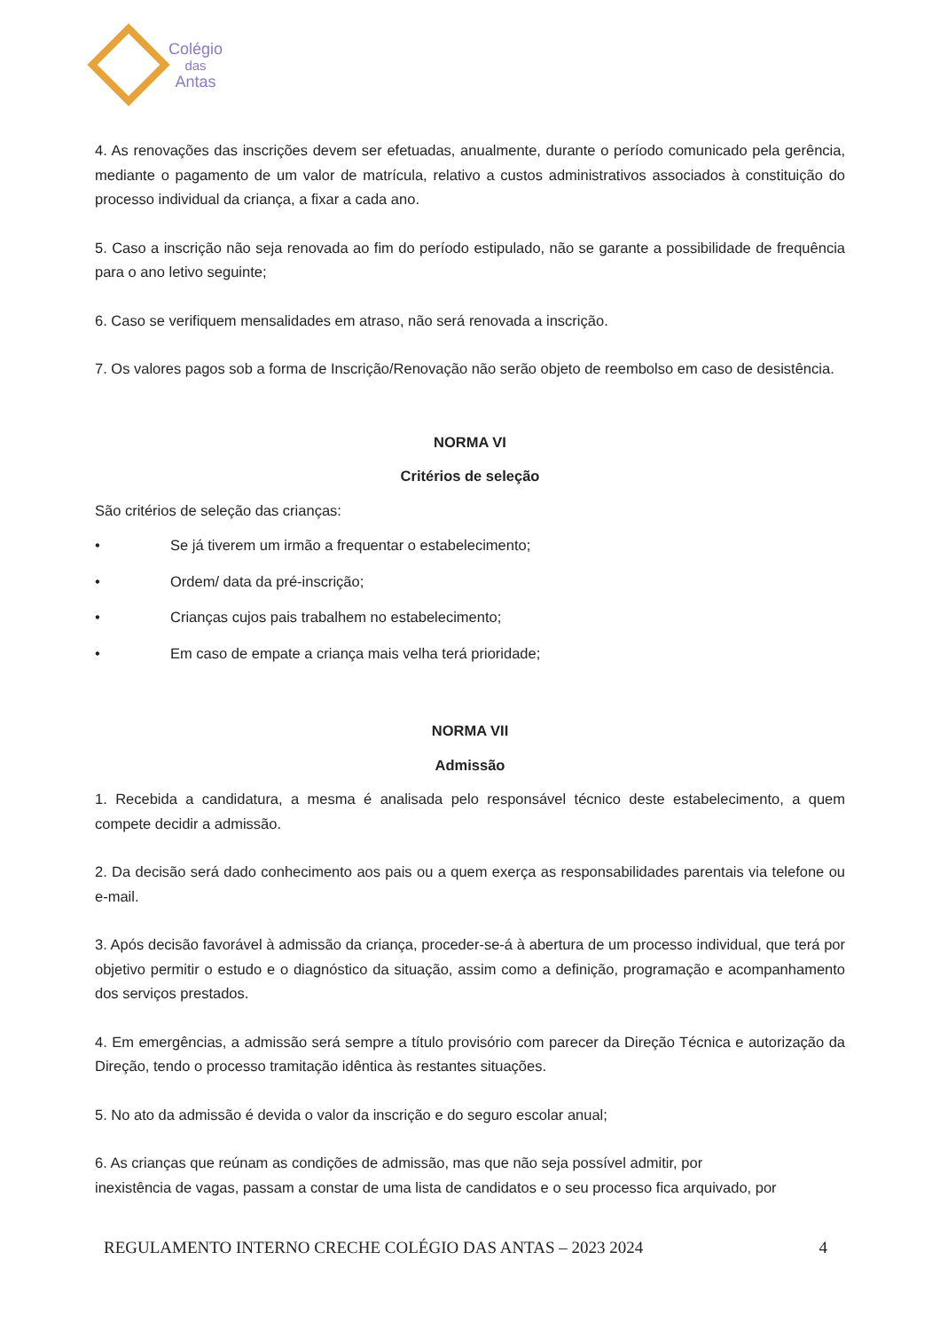Colégio
das
Antas
4. As renovações das inscrições devem ser efetuadas, anualmente, durante o período comunicado pela gerência, mediante o pagamento de um valor de matrícula, relativo a custos administrativos associados à constituição do processo individual da criança, a fixar a cada ano.
5. Caso a inscrição não seja renovada ao fim do período estipulado, não se garante a possibilidade de frequência para o ano letivo seguinte;
6. Caso se verifiquem mensalidades em atraso, não será renovada a inscrição.
7. Os valores pagos sob a forma de Inscrição/Renovação não serão objeto de reembolso em caso de desistência.
NORMA VI
Critérios de seleção
São critérios de seleção das crianças:
• Se já tiverem um irmão a frequentar o estabelecimento;
• Ordem/ data da pré-inscrição;
• Crianças cujos pais trabalhem no estabelecimento;
• Em caso de empate a criança mais velha terá prioridade;
NORMA VII
Admissão
1. Recebida a candidatura, a mesma é analisada pelo responsável técnico deste estabelecimento, a quem compete decidir a admissão.
2. Da decisão será dado conhecimento aos pais ou a quem exerça as responsabilidades parentais via telefone ou e-mail.
3. Após decisão favorável à admissão da criança, proceder-se-á à abertura de um processo individual, que terá por objetivo permitir o estudo e o diagnóstico da situação, assim como a definição, programação e acompanhamento dos serviços prestados.
4. Em emergências, a admissão será sempre a título provisório com parecer da Direção Técnica e autorização da Direção, tendo o processo tramitação idêntica às restantes situações.
5. No ato da admissão é devida o valor da inscrição e do seguro escolar anual;
6. As crianças que reúnam as condições de admissão, mas que não seja possível admitir, por
inexistência de vagas, passam a constar de uma lista de candidatos e o seu processo fica arquivado, por
REGULAMENTO INTERNO CRECHE COLÉGIO DAS ANTAS – 2023 2024 4